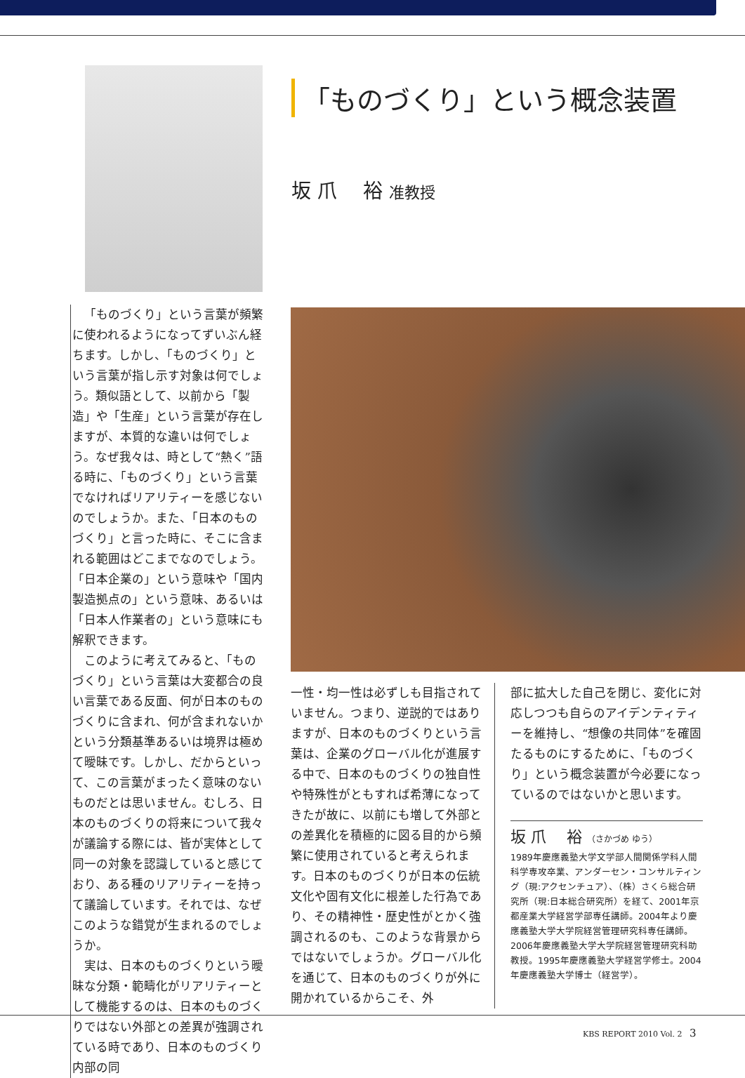「ものづくり」という概念装置
坂 爪　 裕 准教授
「ものづくり」という言葉が頻繁に使われるようになってずいぶん経ちます。しかし、「ものづくり」という言葉が指し示す対象は何でしょう。類似語として、以前から「製造」や「生産」という言葉が存在しますが、本質的な違いは何でしょう。なぜ我々は、時として“熱く”語る時に、「ものづくり」という言葉でなければリアリティーを感じないのでしょうか。また、「日本のものづくり」と言った時に、そこに含まれる範囲はどこまでなのでしょう。「日本企業の」という意味や「国内製造拠点の」という意味、あるいは「日本人作業者の」という意味にも解釈できます。
このように考えてみると、「ものづくり」という言葉は大変都合の良い言葉である反面、何が日本のものづくりに含まれ、何が含まれないかという分類基準あるいは境界は極めて曖昧です。しかし、だからといって、この言葉がまったく意味のないものだとは思いません。むしろ、日本のものづくりの将来について我々が議論する際には、皆が実体として同一の対象を認識していると感じており、ある種のリアリティーを持って議論しています。それでは、なぜこのような錯覚が生まれるのでしょうか。
実は、日本のものづくりという曖昧な分類・範疇化がリアリティーとして機能するのは、日本のものづくりではない外部との差異が強調されている時であり、日本のものづくり内部の同
一性・均一性は必ずしも目指されていません。つまり、逆説的ではありますが、日本のものづくりという言葉は、企業のグローバル化が進展する中で、日本のものづくりの独自性や特殊性がともすれば希薄になってきたが故に、以前にも増して外部との差異化を積極的に図る目的から頻繁に使用されていると考えられます。日本のものづくりが日本の伝統文化や固有文化に根差した行為であり、その精神性・歴史性がとかく強調されるのも、このような背景からではないでしょうか。グローバル化を通じて、日本のものづくりが外に開かれているからこそ、外
部に拡大した自己を閉じ、変化に対応しつつも自らのアイデンティティーを維持し、“想像の共同体”を確固たるものにするために、「ものづくり」という概念装置が今必要になっているのではないかと思います。
坂 爪　 裕 （さかづめ ゆう）
1989年慶應義塾大学文学部人間関係学科人間科学専攻卒業、アンダーセン・コンサルティング（現:アクセンチュア）、（株）さくら総合研究所（現:日本総合研究所）を経て、2001年京都産業大学経営学部専任講師。2004年より慶應義塾大学大学院経営管理研究科専任講師。2006年慶應義塾大学大学院経営管理研究科助教授。1995年慶應義塾大学経営学修士。2004年慶應義塾大学博士（経営学）。
KBS REPORT 2010 Vol. 2 3